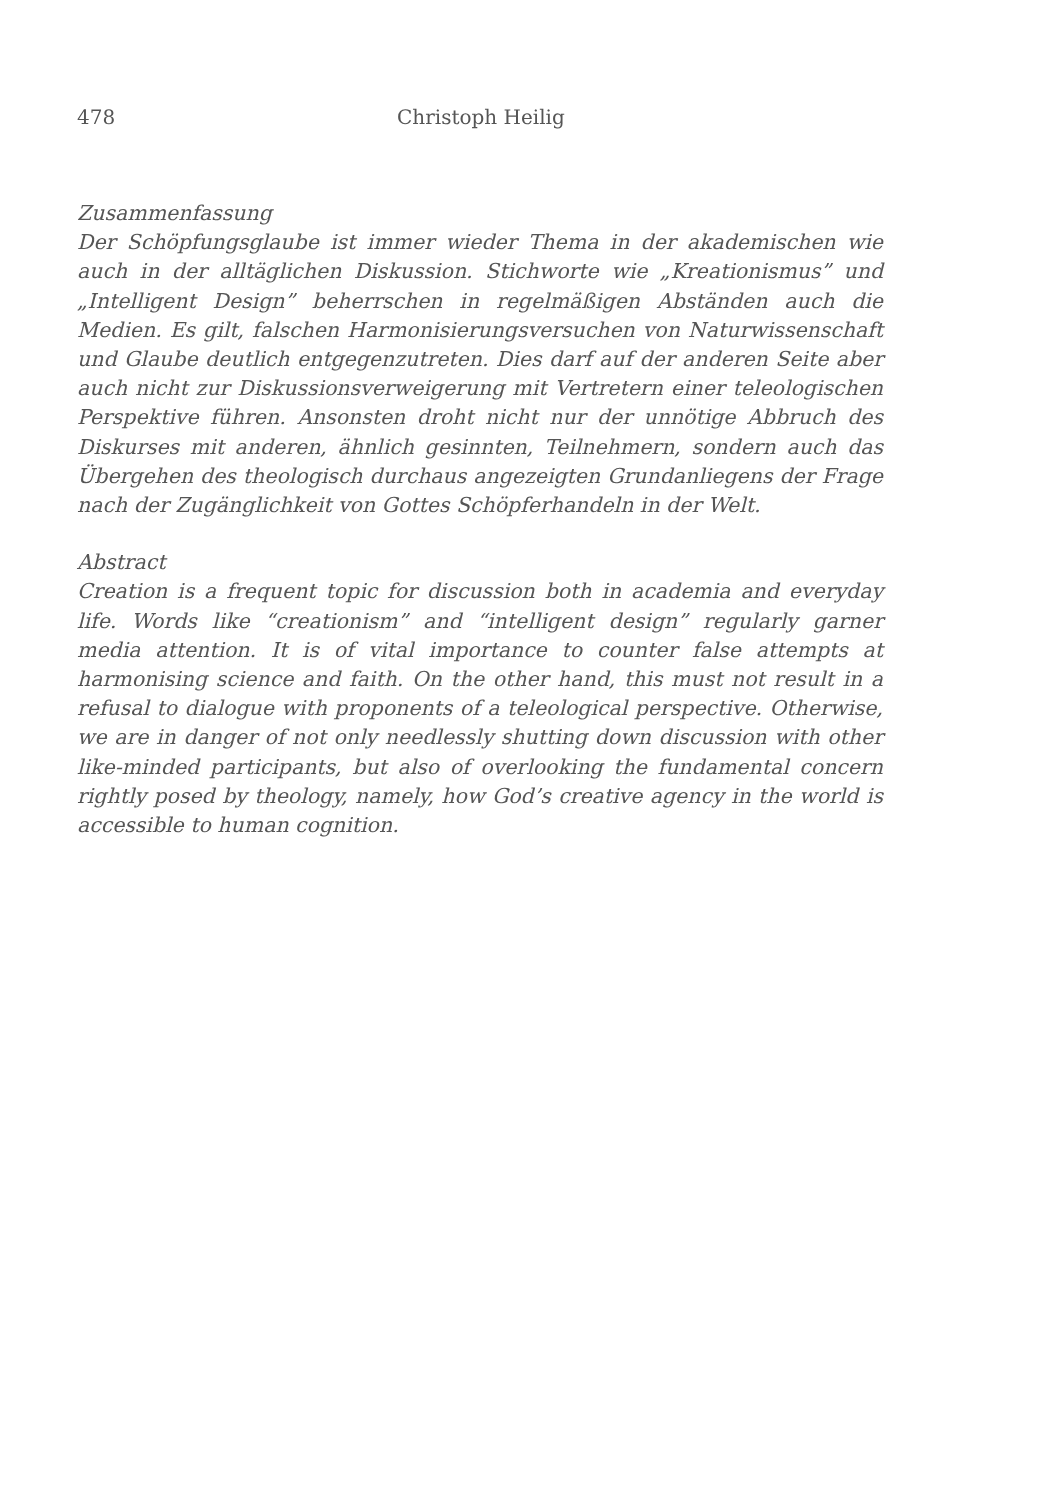478 Christoph Heilig
Zusammenfassung
Der Schöpfungsglaube ist immer wieder Thema in der akademischen wie auch in der alltäglichen Diskussion. Stichworte wie „Kreationismus” und „Intelligent Design” beherrschen in regelmäßigen Abständen auch die Medien. Es gilt, falschen Harmonisierungsversuchen von Naturwissenschaft und Glaube deutlich entgegenzutreten. Dies darf auf der anderen Seite aber auch nicht zur Diskussionsverweigerung mit Vertretern einer teleologischen Perspektive führen. Ansonsten droht nicht nur der unnötige Abbruch des Diskurses mit anderen, ähnlich gesinnten, Teilnehmern, sondern auch das Übergehen des theologisch durchaus angezeigten Grundanliegens der Frage nach der Zugänglichkeit von Gottes Schöpferhandeln in der Welt.
Abstract
Creation is a frequent topic for discussion both in academia and everyday life. Words like “creationism” and “intelligent design” regularly garner media attention. It is of vital importance to counter false attempts at harmonising science and faith. On the other hand, this must not result in a refusal to dialogue with proponents of a teleological perspective. Otherwise, we are in danger of not only needlessly shutting down discussion with other like-minded participants, but also of overlooking the fundamental concern rightly posed by theology, namely, how God’s creative agency in the world is accessible to human cognition.